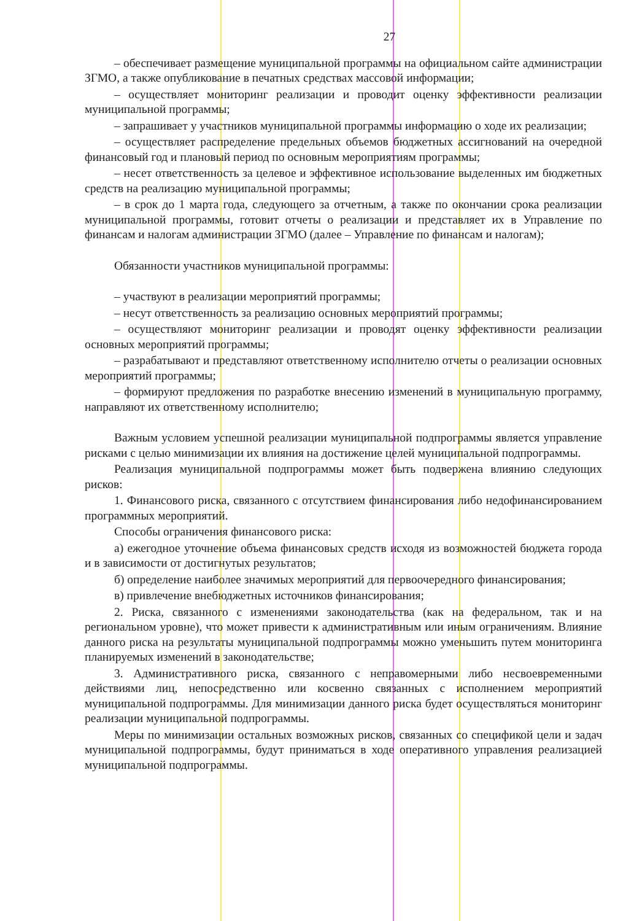27
– обеспечивает размещение муниципальной программы на официальном сайте администрации ЗГМО, а также опубликование в печатных средствах массовой информации;
– осуществляет мониторинг реализации и проводит оценку эффективности реализации муниципальной программы;
– запрашивает у участников муниципальной программы информацию о ходе их реализации;
– осуществляет распределение предельных объемов бюджетных ассигнований на очередной финансовый год и плановый период по основным мероприятиям программы;
– несет ответственность за целевое и эффективное использование выделенных им бюджетных средств на реализацию муниципальной программы;
– в срок до 1 марта года, следующего за отчетным, а также по окончании срока реализации муниципальной программы, готовит отчеты о реализации и представляет их в Управление по финансам и налогам администрации ЗГМО (далее – Управление по финансам и налогам);
Обязанности участников муниципальной программы:
– участвуют в реализации мероприятий программы;
– несут ответственность за реализацию основных мероприятий программы;
– осуществляют мониторинг реализации и проводят оценку эффективности реализации основных мероприятий программы;
– разрабатывают и представляют ответственному исполнителю отчеты о реализации основных мероприятий программы;
– формируют предложения по разработке внесению изменений в муниципальную программу, направляют их ответственному исполнителю;
Важным условием успешной реализации муниципальной подпрограммы является управление рисками с целью минимизации их влияния на достижение целей муниципальной подпрограммы.
Реализация муниципальной подпрограммы может быть подвержена влиянию следующих рисков:
1. Финансового риска, связанного с отсутствием финансирования либо недофинансированием программных мероприятий.
Способы ограничения финансового риска:
а) ежегодное уточнение объема финансовых средств исходя из возможностей бюджета города и в зависимости от достигнутых результатов;
б) определение наиболее значимых мероприятий для первоочередного финансирования;
в) привлечение внебюджетных источников финансирования;
2. Риска, связанного с изменениями законодательства (как на федеральном, так и на региональном уровне), что может привести к административным или иным ограничениям. Влияние данного риска на результаты муниципальной подпрограммы можно уменьшить путем мониторинга планируемых изменений в законодательстве;
3. Административного риска, связанного с неправомерными либо несвоевременными действиями лиц, непосредственно или косвенно связанных с исполнением мероприятий муниципальной подпрограммы. Для минимизации данного риска будет осуществляться мониторинг реализации муниципальной подпрограммы.
Меры по минимизации остальных возможных рисков, связанных со спецификой цели и задач муниципальной подпрограммы, будут приниматься в ходе оперативного управления реализацией муниципальной подпрограммы.